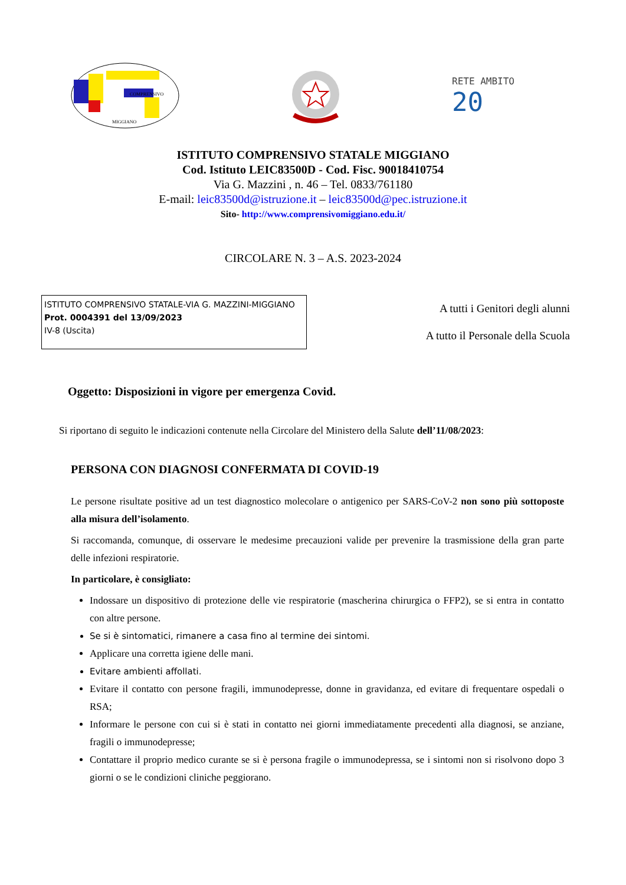COMPRENSIVO
MIGGIANO
RETE AMBITO
20
ISTITUTO COMPRENSIVO STATALE MIGGIANO
Cod. Istituto LEIC83500D - Cod. Fisc. 90018410754
Via G. Mazzini , n. 46 – Tel. 0833/761180
E-mail: leic83500d@istruzione.it – leic83500d@pec.istruzione.it
Sito- http://www.comprensivomiggiano.edu.it/
CIRCOLARE N. 3 – A.S. 2023-2024
ISTITUTO COMPRENSIVO STATALE-VIA G. MAZZINI-MIGGIANO
Prot. 0004391 del 13/09/2023
IV-8 (Uscita)
A tutti i Genitori degli alunni
A tutto il Personale della Scuola
Oggetto: Disposizioni in vigore per emergenza Covid.
Si riportano di seguito le indicazioni contenute nella Circolare del Ministero della Salute dell’11/08/2023:
PERSONA CON DIAGNOSI CONFERMATA DI COVID-19
Le persone risultate positive ad un test diagnostico molecolare o antigenico per SARS-CoV-2 non sono più sottoposte alla misura dell’isolamento.
Si raccomanda, comunque, di osservare le medesime precauzioni valide per prevenire la trasmissione della gran parte delle infezioni respiratorie.
In particolare, è consigliato:
Indossare un dispositivo di protezione delle vie respiratorie (mascherina chirurgica o FFP2), se si entra in contatto con altre persone.
Se si è sintomatici, rimanere a casa fino al termine dei sintomi.
Applicare una corretta igiene delle mani.
Evitare ambienti affollati.
Evitare il contatto con persone fragili, immunodepresse, donne in gravidanza, ed evitare di frequentare ospedali o RSA;
Informare le persone con cui si è stati in contatto nei giorni immediatamente precedenti alla diagnosi, se anziane, fragili o immunodepresse;
Contattare il proprio medico curante se si è persona fragile o immunodepressa, se i sintomi non si risolvono dopo 3 giorni o se le condizioni cliniche peggiorano.